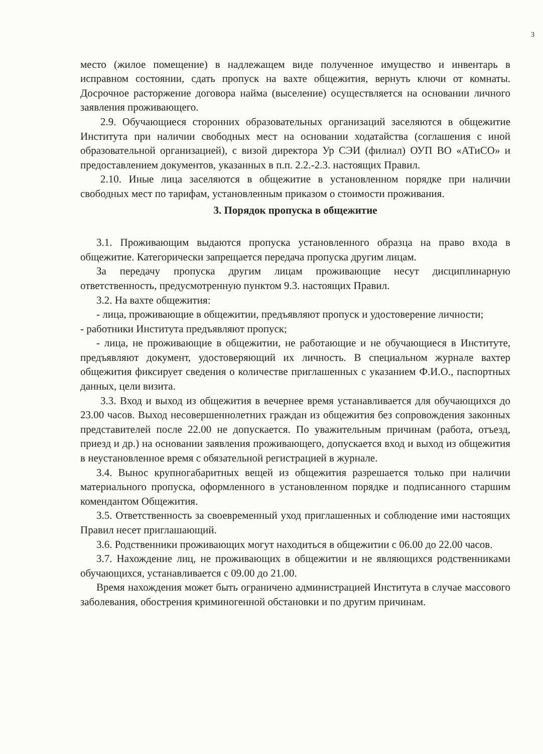3
место (жилое помещение) в надлежащем виде полученное имущество и инвентарь в исправном состоянии, сдать пропуск на вахте общежития, вернуть ключи от комнаты. Досрочное расторжение договора найма (выселение) осуществляется на основании личного заявления проживающего.
2.9. Обучающиеся сторонних образовательных организаций заселяются в общежитие Института при наличии свободных мест на основании ходатайства (соглашения с иной образовательной организацией), с визой директора Ур СЭИ (филиал) ОУП ВО «АТиСО» и предоставлением документов, указанных в п.п. 2.2.-2.3. настоящих Правил.
2.10. Иные лица заселяются в общежитие в установленном порядке при наличии свободных мест по тарифам, установленным приказом о стоимости проживания.
3. Порядок пропуска в общежитие
3.1. Проживающим выдаются пропуска установленного образца на право входа в общежитие. Категорически запрещается передача пропуска другим лицам.
За передачу пропуска другим лицам проживающие несут дисциплинарную ответственность, предусмотренную пунктом 9.3. настоящих Правил.
3.2. На вахте общежития:
- лица, проживающие в общежитии, предъявляют пропуск и удостоверение личности;
- работники Института предъявляют пропуск;
- лица, не проживающие в общежитии, не работающие и не обучающиеся в Институте, предъявляют документ, удостоверяющий их личность. В специальном журнале вахтер общежития фиксирует сведения о количестве приглашенных с указанием Ф.И.О., паспортных данных, цели визита.
3.3. Вход и выход из общежития в вечернее время устанавливается для обучающихся до 23.00 часов. Выход несовершеннолетних граждан из общежития без сопровождения законных представителей после 22.00 не допускается. По уважительным причинам (работа, отъезд, приезд и др.) на основании заявления проживающего, допускается вход и выход из общежития в неустановленное время с обязательной регистрацией в журнале.
3.4. Вынос крупногабаритных вещей из общежития разрешается только при наличии материального пропуска, оформленного в установленном порядке и подписанного старшим комендантом Общежития.
3.5. Ответственность за своевременный уход приглашенных и соблюдение ими настоящих Правил несет приглашающий.
3.6. Родственники проживающих могут находиться в общежитии с 06.00 до 22.00 часов.
3.7. Нахождение лиц, не проживающих в общежитии и не являющихся родственниками обучающихся, устанавливается с 09.00 до 21.00.
Время нахождения может быть ограничено администрацией Института в случае массового заболевания, обострения криминогенной обстановки и по другим причинам.